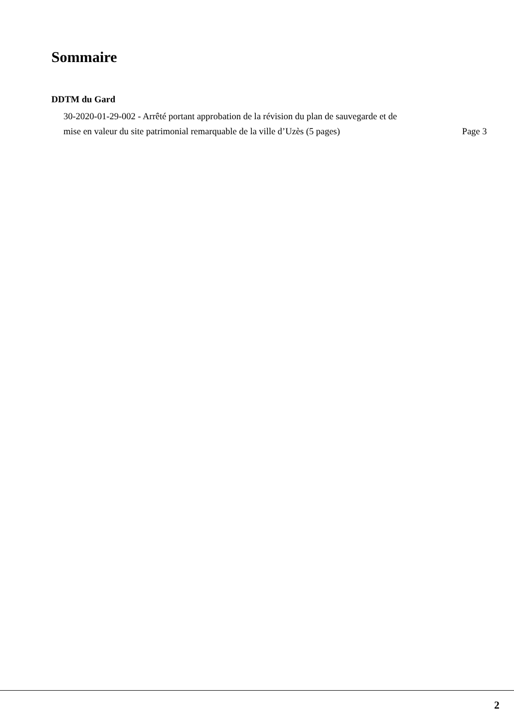Sommaire
DDTM du Gard
30-2020-01-29-002 - Arrêté portant approbation de la révision du plan de sauvegarde et de
mise en valeur du site patrimonial remarquable de la ville d’Uzès (5 pages) Page 3
2